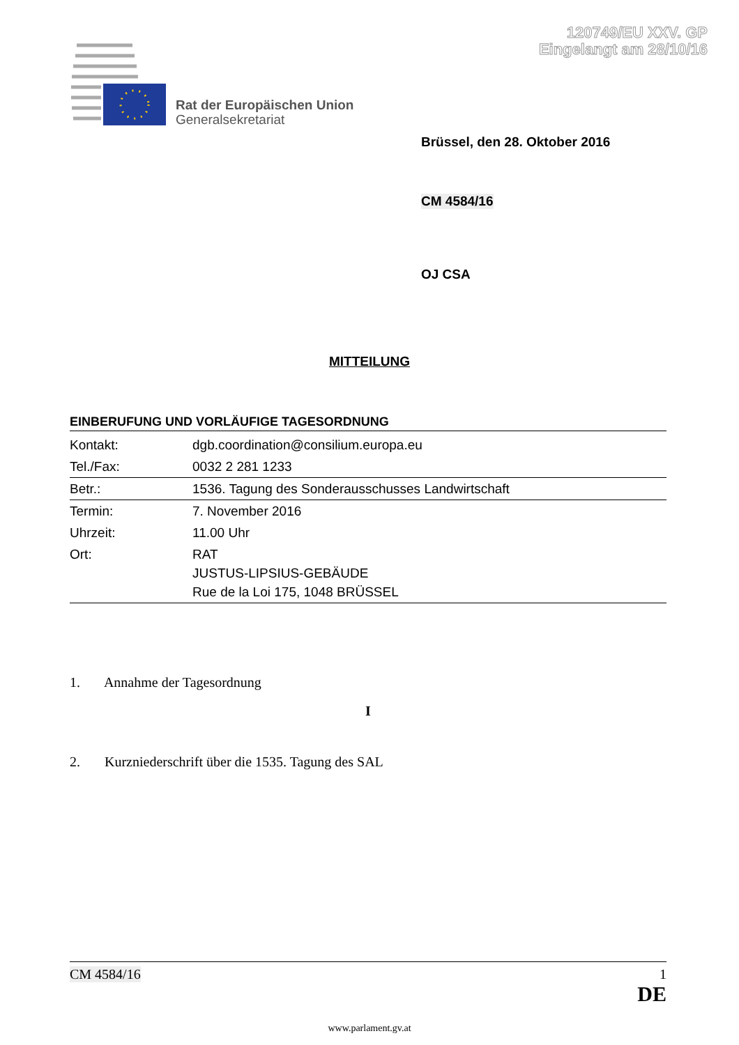120749/EU XXV. GP
Eingelangt am 28/10/16
Rat der Europäischen Union
Generalsekretariat
Brüssel, den 28. Oktober 2016
CM 4584/16
OJ CSA
MITTEILUNG
EINBERUFUNG UND VORLÄUFIGE TAGESORDNUNG
| Kontakt: | dgb.coordination@consilium.europa.eu |
| Tel./Fax: | 0032 2 281 1233 |
| Betr.: | 1536. Tagung des Sonderausschusses Landwirtschaft |
| Termin: | 7. November 2016 |
| Uhrzeit: | 11.00 Uhr |
| Ort: | RAT JUSTUS-LIPSIUS-GEBÄUDE Rue de la Loi 175, 1048 BRÜSSEL |
1. Annahme der Tagesordnung
I
2. Kurzniederschrift über die 1535. Tagung des SAL
CM 4584/16 1
DE
www.parlament.gv.at